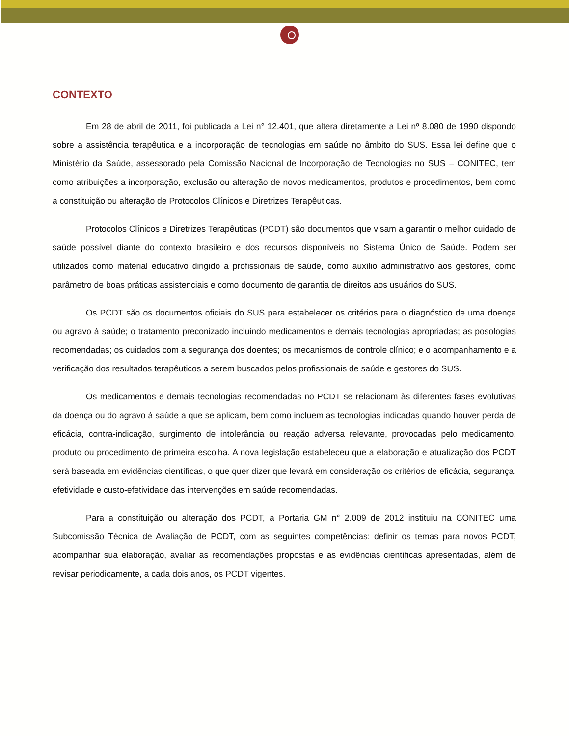CONTEXTO
Em 28 de abril de 2011, foi publicada a Lei n° 12.401, que altera diretamente a Lei nº 8.080 de 1990 dispondo sobre a assistência terapêutica e a incorporação de tecnologias em saúde no âmbito do SUS. Essa lei define que o Ministério da Saúde, assessorado pela Comissão Nacional de Incorporação de Tecnologias no SUS – CONITEC, tem como atribuições a incorporação, exclusão ou alteração de novos medicamentos, produtos e procedimentos, bem como a constituição ou alteração de Protocolos Clínicos e Diretrizes Terapêuticas.
Protocolos Clínicos e Diretrizes Terapêuticas (PCDT) são documentos que visam a garantir o melhor cuidado de saúde possível diante do contexto brasileiro e dos recursos disponíveis no Sistema Único de Saúde. Podem ser utilizados como material educativo dirigido a profissionais de saúde, como auxílio administrativo aos gestores, como parâmetro de boas práticas assistenciais e como documento de garantia de direitos aos usuários do SUS.
Os PCDT são os documentos oficiais do SUS para estabelecer os critérios para o diagnóstico de uma doença ou agravo à saúde; o tratamento preconizado incluindo medicamentos e demais tecnologias apropriadas; as posologias recomendadas; os cuidados com a segurança dos doentes; os mecanismos de controle clínico; e o acompanhamento e a verificação dos resultados terapêuticos a serem buscados pelos profissionais de saúde e gestores do SUS.
Os medicamentos e demais tecnologias recomendadas no PCDT se relacionam às diferentes fases evolutivas da doença ou do agravo à saúde a que se aplicam, bem como incluem as tecnologias indicadas quando houver perda de eficácia, contra-indicação, surgimento de intolerância ou reação adversa relevante, provocadas pelo medicamento, produto ou procedimento de primeira escolha. A nova legislação estabeleceu que a elaboração e atualização dos PCDT será baseada em evidências científicas, o que quer dizer que levará em consideração os critérios de eficácia, segurança, efetividade e custo-efetividade das intervenções em saúde recomendadas.
Para a constituição ou alteração dos PCDT, a Portaria GM n° 2.009 de 2012 instituiu na CONITEC uma Subcomissão Técnica de Avaliação de PCDT, com as seguintes competências: definir os temas para novos PCDT, acompanhar sua elaboração, avaliar as recomendações propostas e as evidências científicas apresentadas, além de revisar periodicamente, a cada dois anos, os PCDT vigentes.